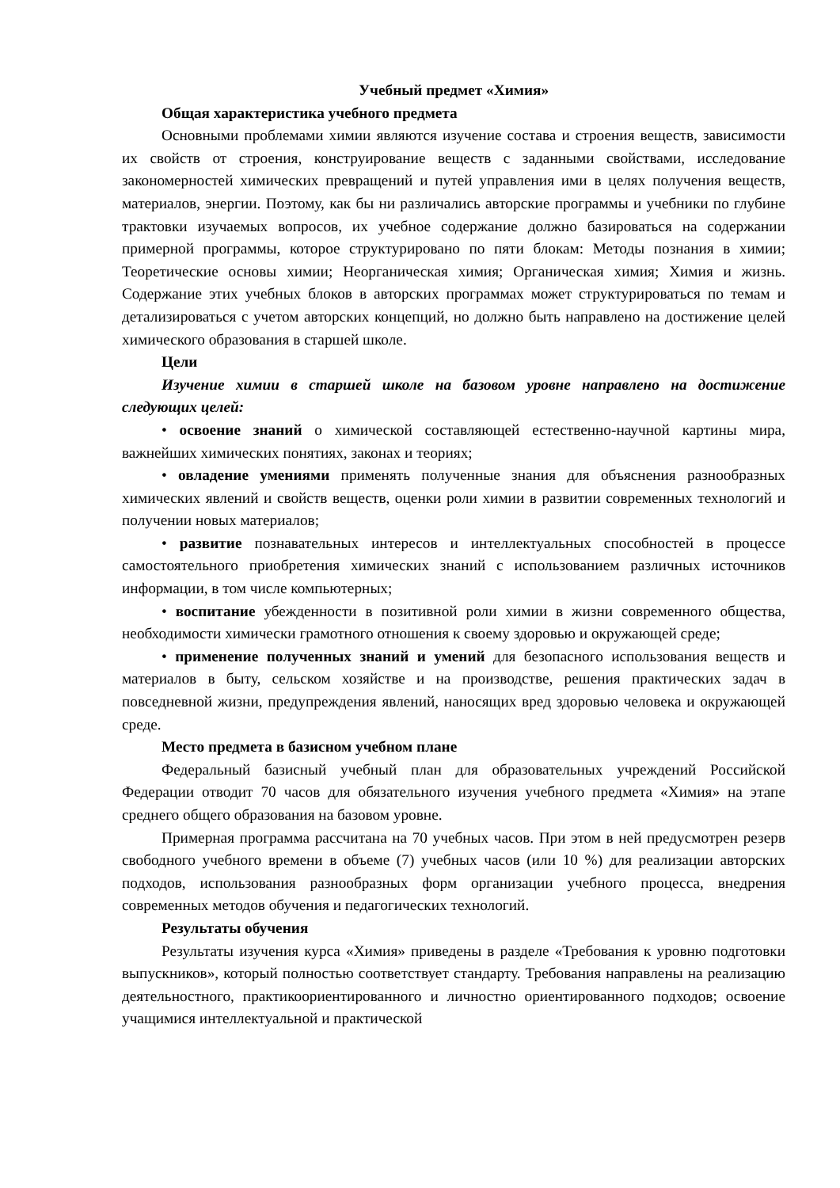Учебный предмет «Химия»
Общая характеристика учебного предмета
Основными проблемами химии являются изучение состава и строения веществ, зависимости их свойств от строения, конструирование веществ с заданными свойствами, исследование закономерностей химических превращений и путей управления ими в целях получения веществ, материалов, энергии. Поэтому, как бы ни различались авторские программы и учебники по глубине трактовки изучаемых вопросов, их учебное содержание должно базироваться на содержании примерной программы, которое структурировано по пяти блокам: Методы познания в химии; Теоретические основы химии; Неорганическая химия; Органическая химия; Химия и жизнь. Содержание этих учебных блоков в авторских программах может структурироваться по темам и детализироваться с учетом авторских концепций, но должно быть направлено на достижение целей химического образования в старшей школе.
Цели
Изучение химии в старшей школе на базовом уровне направлено на достижение следующих целей:
• освоение знаний о химической составляющей естественно-научной картины мира, важнейших химических понятиях, законах и теориях;
• овладение умениями применять полученные знания для объяснения разнообразных химических явлений и свойств веществ, оценки роли химии в развитии современных технологий и получении новых материалов;
• развитие познавательных интересов и интеллектуальных способностей в процессе самостоятельного приобретения химических знаний с использованием различных источников информации, в том числе компьютерных;
• воспитание убежденности в позитивной роли химии в жизни современного общества, необходимости химически грамотного отношения к своему здоровью и окружающей среде;
• применение полученных знаний и умений для безопасного использования веществ и материалов в быту, сельском хозяйстве и на производстве, решения практических задач в повседневной жизни, предупреждения явлений, наносящих вред здоровью человека и окружающей среде.
Место предмета в базисном учебном плане
Федеральный базисный учебный план для образовательных учреждений Российской Федерации отводит 70 часов для обязательного изучения учебного предмета «Химия» на этапе среднего общего образования на базовом уровне.
Примерная программа рассчитана на 70 учебных часов. При этом в ней предусмотрен резерв свободного учебного времени в объеме (7) учебных часов (или 10 %) для реализации авторских подходов, использования разнообразных форм организации учебного процесса, внедрения современных методов обучения и педагогических технологий.
Результаты обучения
Результаты изучения курса «Химия» приведены в разделе «Требования к уровню подготовки выпускников», который полностью соответствует стандарту. Требования направлены на реализацию деятельностного, практикоориентированного и личностно ориентированного подходов; освоение учащимися интеллектуальной и практической